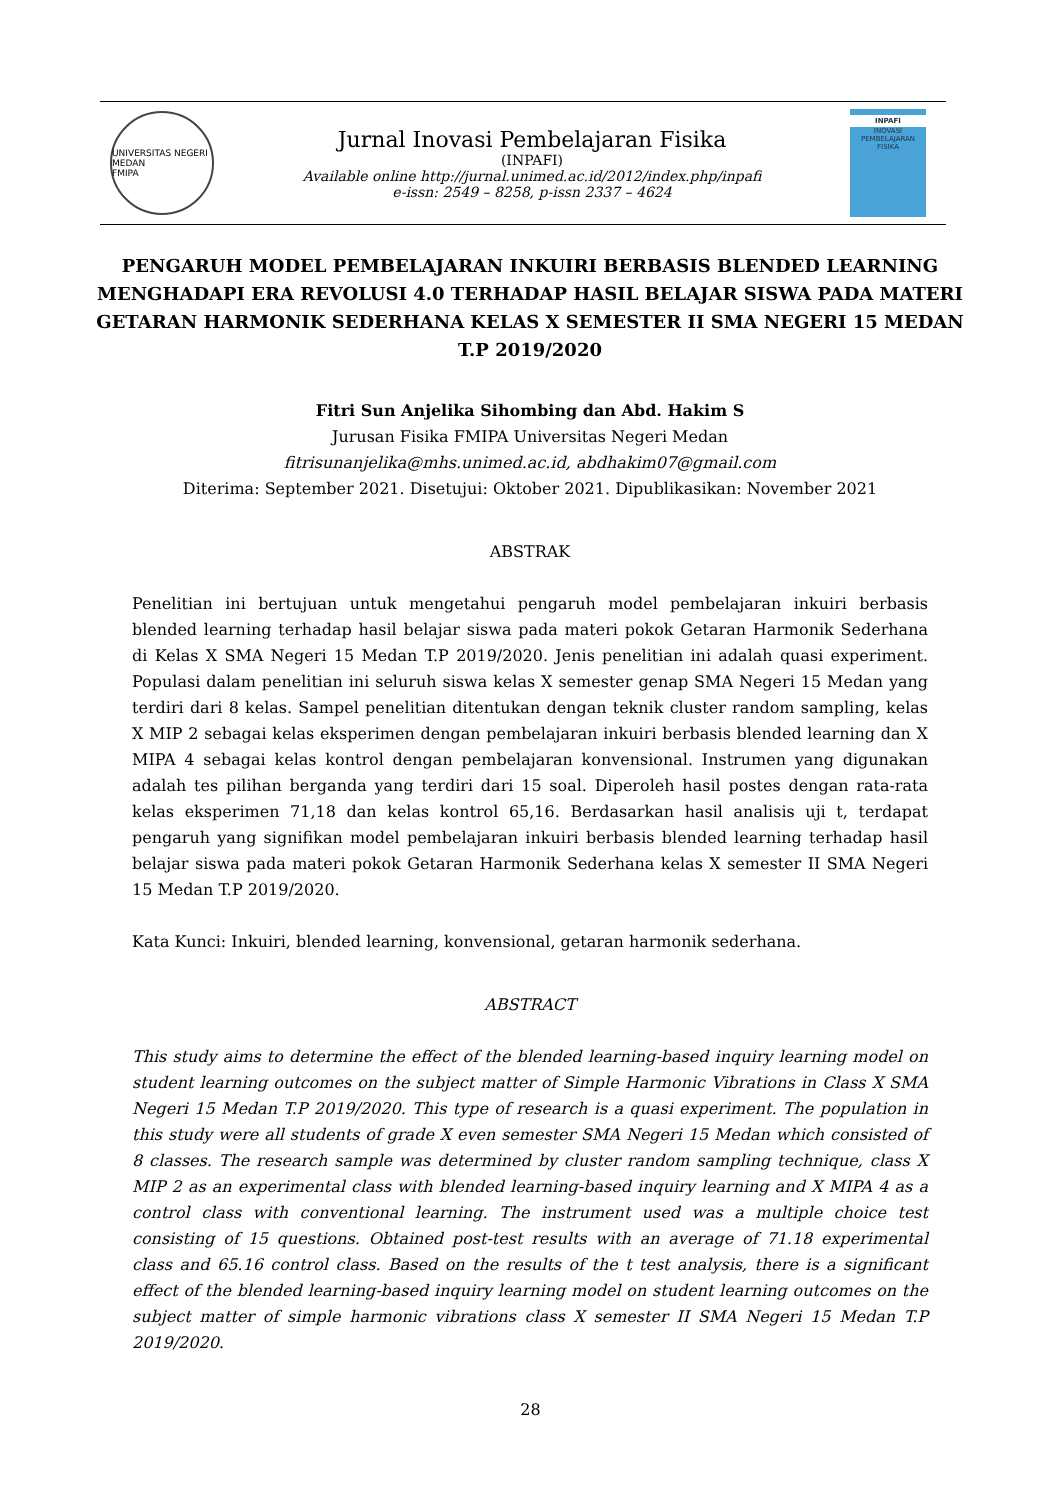UNIVERSITAS NEGERI MEDAN
FMIPA
Jurnal Inovasi Pembelajaran Fisika
(INPAFI)
Available online http://jurnal.unimed.ac.id/2012/index.php/inpafi
e-issn: 2549 – 8258, p-issn 2337 – 4624
INPAFI
INOVASI PEMBELAJARAN FISIKA
PENGARUH MODEL PEMBELAJARAN INKUIRI BERBASIS BLENDED LEARNING MENGHADAPI ERA REVOLUSI 4.0 TERHADAP HASIL BELAJAR SISWA PADA MATERI GETARAN HARMONIK SEDERHANA KELAS X SEMESTER II SMA NEGERI 15 MEDAN T.P 2019/2020
Fitri Sun Anjelika Sihombing dan Abd. Hakim S
Jurusan Fisika FMIPA Universitas Negeri Medan
fitrisunanjelika@mhs.unimed.ac.id, abdhakim07@gmail.com
Diterima: September 2021. Disetujui: Oktober 2021. Dipublikasikan: November 2021
ABSTRAK
Penelitian ini bertujuan untuk mengetahui pengaruh model pembelajaran inkuiri berbasis blended learning terhadap hasil belajar siswa pada materi pokok Getaran Harmonik Sederhana di Kelas X SMA Negeri 15 Medan T.P 2019/2020. Jenis penelitian ini adalah quasi experiment. Populasi dalam penelitian ini seluruh siswa kelas X semester genap SMA Negeri 15 Medan yang terdiri dari 8 kelas. Sampel penelitian ditentukan dengan teknik cluster random sampling, kelas X MIP 2 sebagai kelas eksperimen dengan pembelajaran inkuiri berbasis blended learning dan X MIPA 4 sebagai kelas kontrol dengan pembelajaran konvensional. Instrumen yang digunakan adalah tes pilihan berganda yang terdiri dari 15 soal. Diperoleh hasil postes dengan rata-rata kelas eksperimen 71,18 dan kelas kontrol 65,16. Berdasarkan hasil analisis uji t, terdapat pengaruh yang signifikan model pembelajaran inkuiri berbasis blended learning terhadap hasil belajar siswa pada materi pokok Getaran Harmonik Sederhana kelas X semester II SMA Negeri 15 Medan T.P 2019/2020.
Kata Kunci: Inkuiri, blended learning, konvensional, getaran harmonik sederhana.
ABSTRACT
This study aims to determine the effect of the blended learning-based inquiry learning model on student learning outcomes on the subject matter of Simple Harmonic Vibrations in Class X SMA Negeri 15 Medan T.P 2019/2020. This type of research is a quasi experiment. The population in this study were all students of grade X even semester SMA Negeri 15 Medan which consisted of 8 classes. The research sample was determined by cluster random sampling technique, class X MIP 2 as an experimental class with blended learning-based inquiry learning and X MIPA 4 as a control class with conventional learning. The instrument used was a multiple choice test consisting of 15 questions. Obtained post-test results with an average of 71.18 experimental class and 65.16 control class. Based on the results of the t test analysis, there is a significant effect of the blended learning-based inquiry learning model on student learning outcomes on the subject matter of simple harmonic vibrations class X semester II SMA Negeri 15 Medan T.P 2019/2020.
28